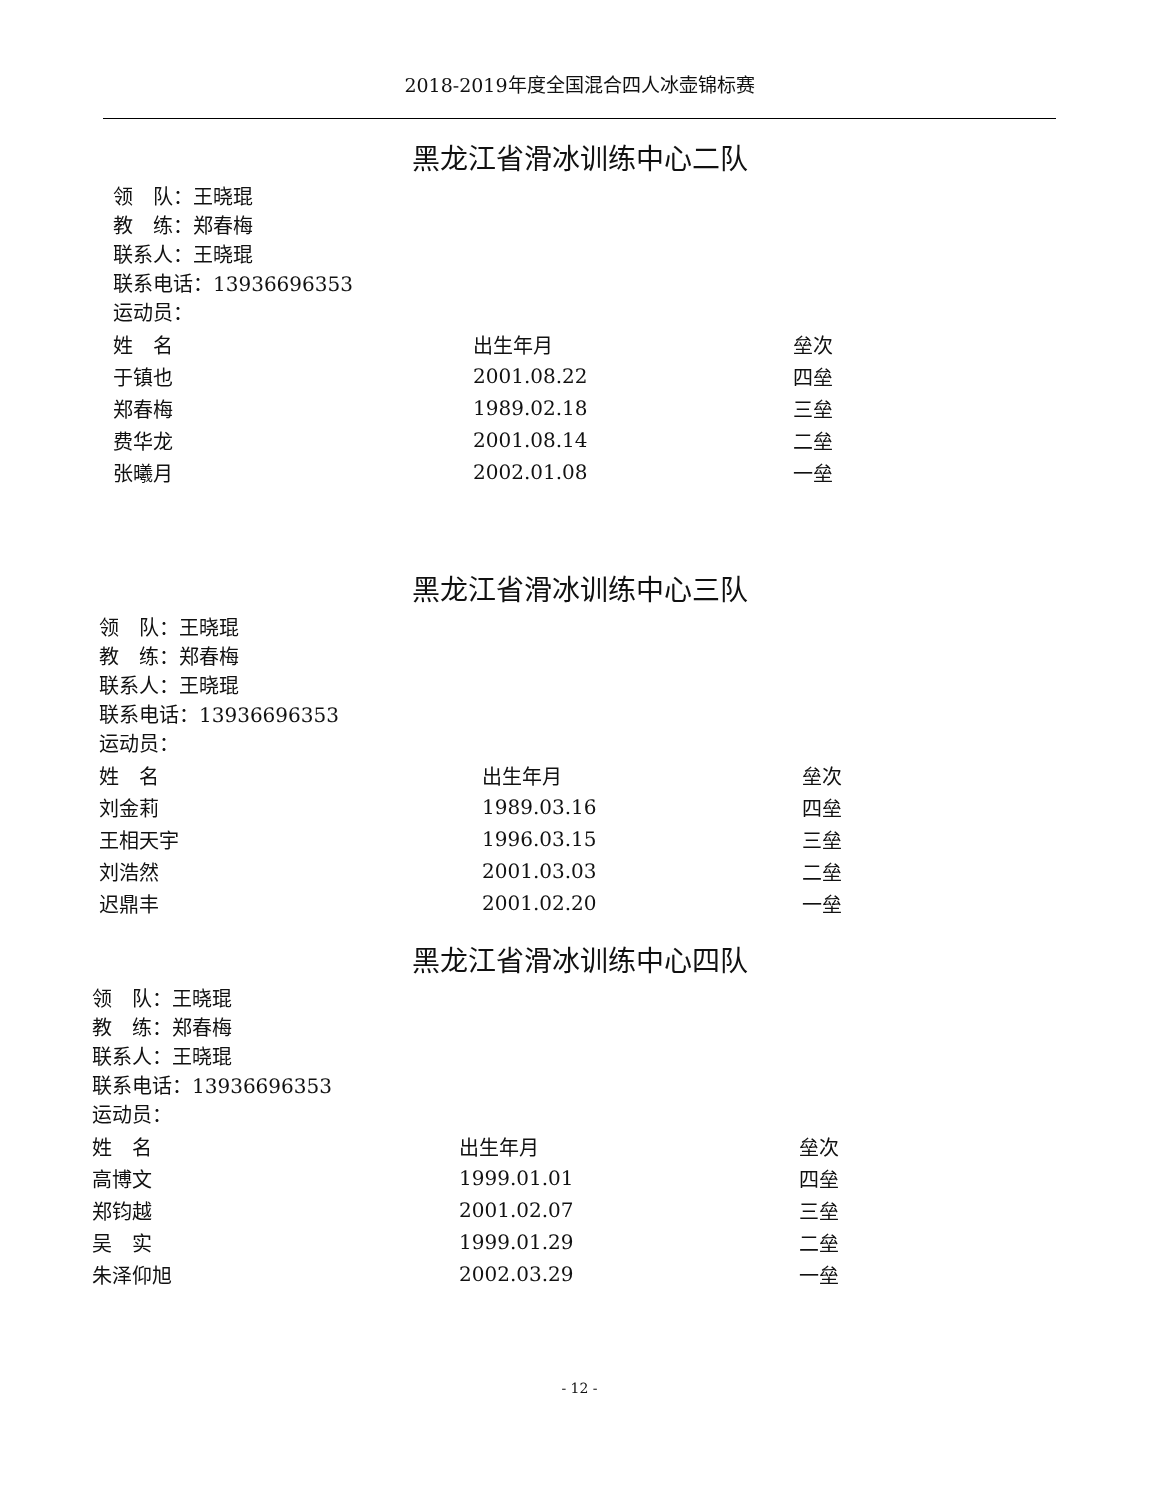2018-2019年度全国混合四人冰壶锦标赛
黑龙江省滑冰训练中心二队
领　队：王晓琨
教　练：郑春梅
联系人：王晓琨
联系电话：13936696353
运动员：
| 姓 名 | 出生年月 | 垒次 |
| --- | --- | --- |
| 于镇也 | 2001.08.22 | 四垒 |
| 郑春梅 | 1989.02.18 | 三垒 |
| 费华龙 | 2001.08.14 | 二垒 |
| 张曦月 | 2002.01.08 | 一垒 |
黑龙江省滑冰训练中心三队
领　队：王晓琨
教　练：郑春梅
联系人：王晓琨
联系电话：13936696353
运动员：
| 姓 名 | 出生年月 | 垒次 |
| --- | --- | --- |
| 刘金莉 | 1989.03.16 | 四垒 |
| 王相天宇 | 1996.03.15 | 三垒 |
| 刘浩然 | 2001.03.03 | 二垒 |
| 迟鼎丰 | 2001.02.20 | 一垒 |
黑龙江省滑冰训练中心四队
领　队：王晓琨
教　练：郑春梅
联系人：王晓琨
联系电话：13936696353
运动员：
| 姓 名 | 出生年月 | 垒次 |
| --- | --- | --- |
| 高博文 | 1999.01.01 | 四垒 |
| 郑钧越 | 2001.02.07 | 三垒 |
| 吴 实 | 1999.01.29 | 二垒 |
| 朱泽仰旭 | 2002.03.29 | 一垒 |
- 12 -